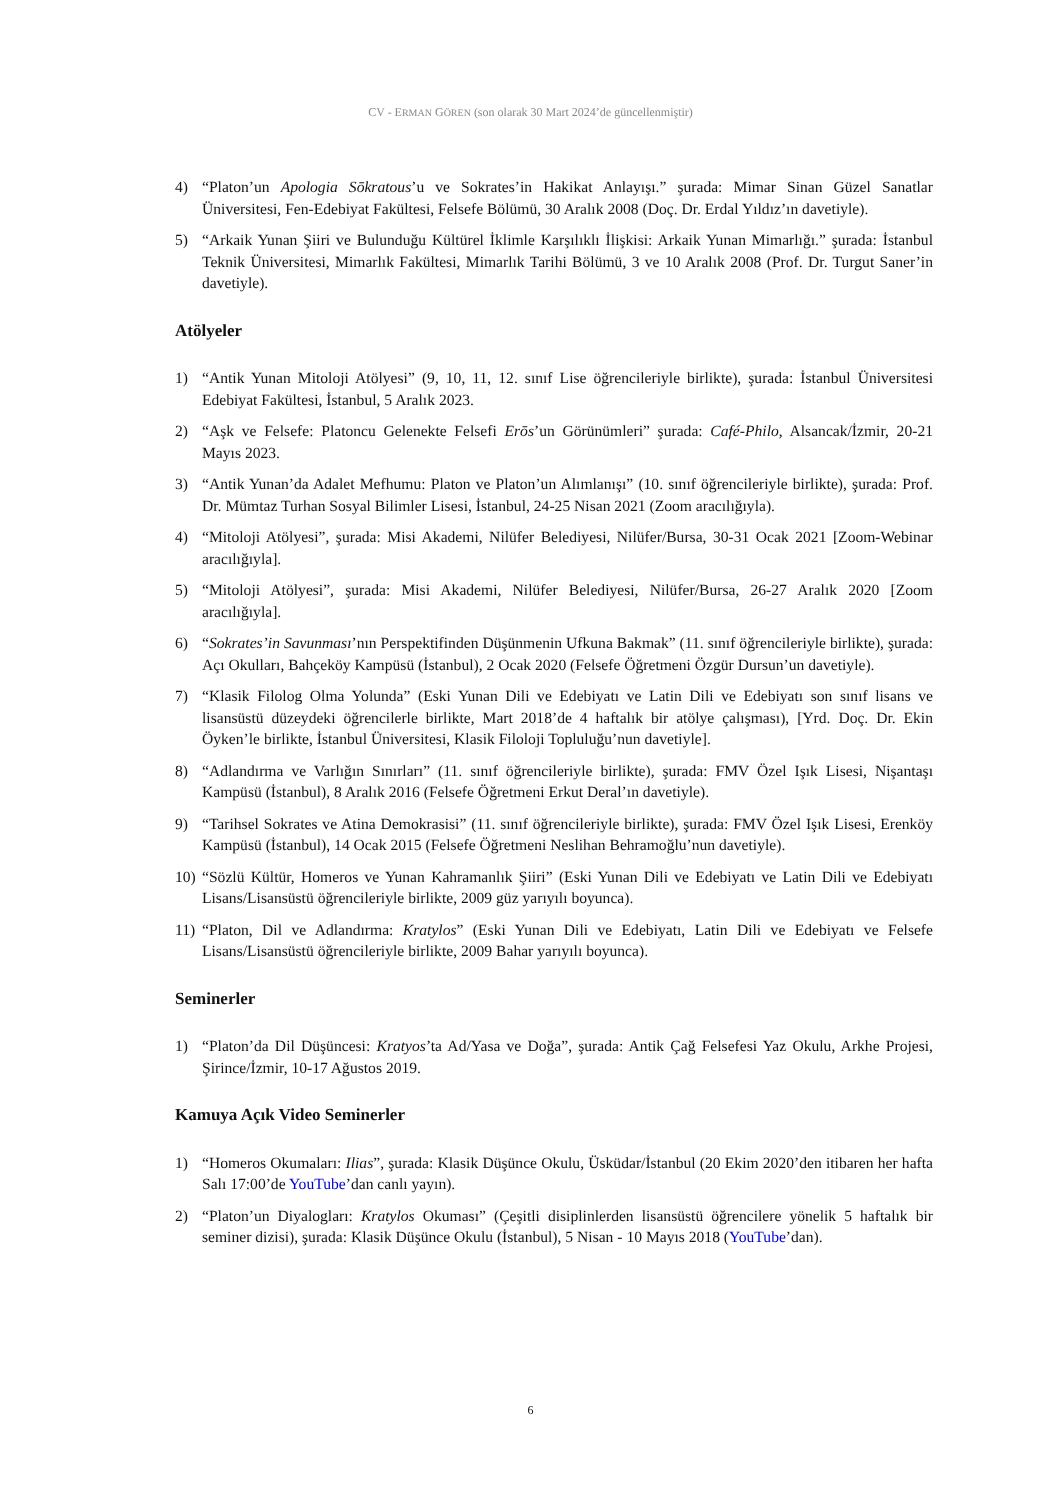CV - ERMAN GÖREN (son olarak 30 Mart 2024’de güncellenmiştir)
4) “Platon’un Apologia Sōkratous’u ve Sokrates’in Hakikat Anlayışı.” şurada: Mimar Sinan Güzel Sanatlar Üniversitesi, Fen-Edebiyat Fakültesi, Felsefe Bölümü, 30 Aralık 2008 (Doç. Dr. Erdal Yıldız’ın davetiyle).
5) “Arkaik Yunan Şiiri ve Bulunduğu Kültürel İklimle Karşılıklı İlişkisi: Arkaik Yunan Mimarlığı.” şurada: İstanbul Teknik Üniversitesi, Mimarlık Fakültesi, Mimarlık Tarihi Bölümü, 3 ve 10 Aralık 2008 (Prof. Dr. Turgut Saner’in davetiyle).
Atölyeler
1) “Antik Yunan Mitoloji Atölyesi” (9, 10, 11, 12. sınıf Lise öğrencileriyle birlikte), şurada: İstanbul Üniversitesi Edebiyat Fakültesi, İstanbul, 5 Aralık 2023.
2) “Aşk ve Felsefe: Platoncu Gelenekte Felsefi Erōs’un Görünümleri” şurada: Café-Philo, Alsancak/İzmir, 20-21 Mayıs 2023.
3) “Antik Yunan’da Adalet Mefhumu: Platon ve Platon’un Alımlanışı” (10. sınıf öğrencileriyle birlikte), şurada: Prof. Dr. Mümtaz Turhan Sosyal Bilimler Lisesi, İstanbul, 24-25 Nisan 2021 (Zoom aracılığıyla).
4) “Mitoloji Atölyesi”, şurada: Misi Akademi, Nilüfer Belediyesi, Nilüfer/Bursa, 30-31 Ocak 2021 [Zoom-Webinar aracılığıyla].
5) “Mitoloji Atölyesi”, şurada: Misi Akademi, Nilüfer Belediyesi, Nilüfer/Bursa, 26-27 Aralık 2020 [Zoom aracılığıyla].
6) “Sokrates’in Savunması’nın Perspektifinden Düşünmenin Ufkuna Bakmak” (11. sınıf öğrencileriyle birlikte), şurada: Açı Okulları, Bahçeköy Kampüsü (İstanbul), 2 Ocak 2020 (Felsefe Öğretmeni Özgür Dursun’un davetiyle).
7) “Klasik Filolog Olma Yolunda” (Eski Yunan Dili ve Edebiyatı ve Latin Dili ve Edebiyatı son sınıf lisans ve lisansüstü düzeydeki öğrencilerle birlikte, Mart 2018’de 4 haftalık bir atölye çalışması), [Yrd. Doç. Dr. Ekin Öyken’le birlikte, İstanbul Üniversitesi, Klasik Filoloji Topluluğu’nun davetiyle].
8) “Adlandırma ve Varlığın Sınırları” (11. sınıf öğrencileriyle birlikte), şurada: FMV Özel Işık Lisesi, Nişantaşı Kampüsü (İstanbul), 8 Aralık 2016 (Felsefe Öğretmeni Erkut Deral’ın davetiyle).
9) “Tarihsel Sokrates ve Atina Demokrasisi” (11. sınıf öğrencileriyle birlikte), şurada: FMV Özel Işık Lisesi, Erenköy Kampüsü (İstanbul), 14 Ocak 2015 (Felsefe Öğretmeni Neslihan Behramoğlu’nun davetiyle).
10) “Sözlü Kültür, Homeros ve Yunan Kahramanlık Şiiri” (Eski Yunan Dili ve Edebiyatı ve Latin Dili ve Edebiyatı Lisans/Lisansüstü öğrencileriyle birlikte, 2009 güz yarıyılı boyunca).
11) “Platon, Dil ve Adlandırma: Kratylos” (Eski Yunan Dili ve Edebiyatı, Latin Dili ve Edebiyatı ve Felsefe Lisans/Lisansüstü öğrencileriyle birlikte, 2009 Bahar yarıyılı boyunca).
Seminerler
1) “Platon’da Dil Düşüncesi: Kratyos’ta Ad/Yasa ve Doğa”, şurada: Antik Çağ Felsefesi Yaz Okulu, Arkhe Projesi, Şirince/İzmir, 10-17 Ağustos 2019.
Kamuya Açık Video Seminerler
1) “Homeros Okumaları: Ilias”, şurada: Klasik Düşünce Okulu, Üsküdar/İstanbul (20 Ekim 2020’den itibaren her hafta Salı 17:00’de YouTube’dan canlı yayın).
2) “Platon’un Diyalogları: Kratylos Okuması” (Çeşitli disiplinlerden lisansüstü öğrencilere yönelik 5 haftalık bir seminer dizisi), şurada: Klasik Düşünce Okulu (İstanbul), 5 Nisan - 10 Mayıs 2018 (YouTube’dan).
6